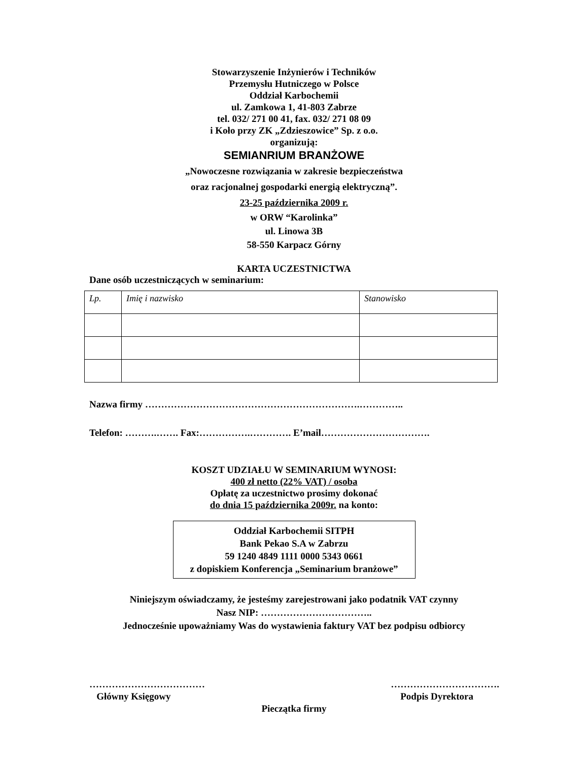Stowarzyszenie Inżynierów i Techników
Przemysłu Hutniczego w Polsce
Oddział Karbochemii
ul. Zamkowa 1, 41-803 Zabrze
tel. 032/ 271 00 41, fax. 032/ 271 08 09
i Koło przy ZK „Zdzieszowice” Sp. z o.o.
organizują:
SEMIANRIUM BRANŻOWE
„Nowoczesne rozwiązania w zakresie bezpieczeństwa
oraz racjonalnej gospodarki energią elektryczną”.
23-25 października 2009 r.
w ORW “Karolinka”
ul. Linowa 3B
58-550 Karpacz Górny
KARTA UCZESTNICTWA
Dane osób uczestniczących w seminarium:
| Lp. | Imię i nazwisko | Stanowisko |
Nazwa firmy ………………………………………………………….…………..
Telefon: ……….……. Fax:…………….…………. E’mail…………………………….
KOSZT UDZIAŁU W SEMINARIUM WYNOSI:
400 zł netto (22% VAT) / osoba
Opłatę za uczestnictwo prosimy dokonać
do dnia 15 października 2009r. na konto:
Oddział Karbochemii SITPH
Bank Pekao S.A w Zabrzu
59 1240 4849 1111 0000 5343 0661
z dopiskiem Konferencja „Seminarium branżowe”
Niniejszym oświadczamy, że jesteśmy zarejestrowani jako podatnik VAT czynny
Nasz NIP: ……………………………..
Jednocześnie upoważniamy Was do wystawienia faktury VAT bez podpisu odbiorcy
………………………………
Główny Księgowy
…………………………….
Podpis Dyrektora
Pieczątka firmy